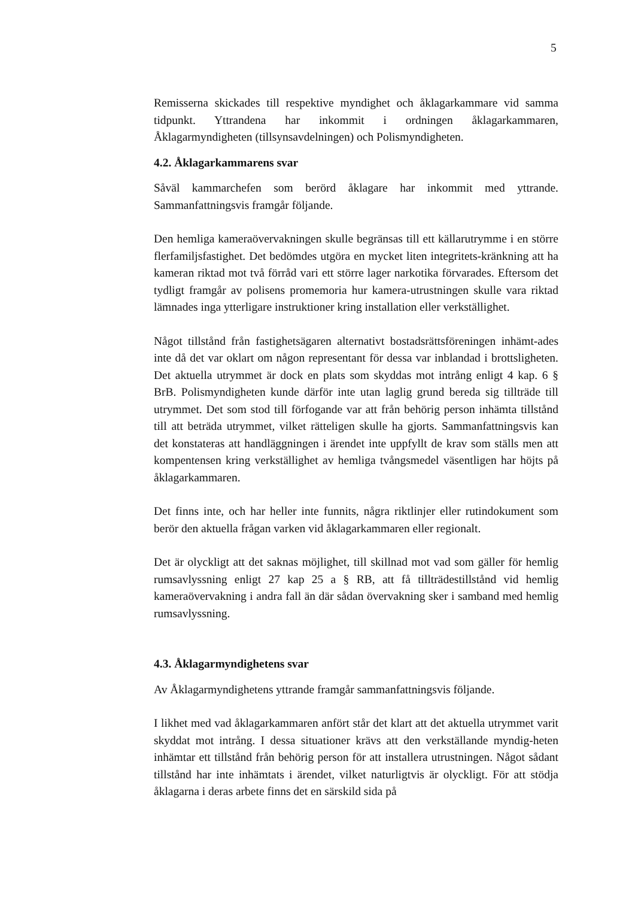5
Remisserna skickades till respektive myndighet och åklagarkammare vid samma tidpunkt. Yttrandena har inkommit i ordningen åklagarkammaren, Åklagarmyndigheten (tillsynsavdelningen) och Polismyndigheten.
4.2. Åklagarkammarens svar
Såväl kammarchefen som berörd åklagare har inkommit med yttrande. Sammanfattningsvis framgår följande.
Den hemliga kameraövervakningen skulle begränsas till ett källarutrymme i en större flerfamiljsfastighet. Det bedömdes utgöra en mycket liten integritets-kränkning att ha kameran riktad mot två förråd vari ett större lager narkotika förvarades. Eftersom det tydligt framgår av polisens promemoria hur kamera-utrustningen skulle vara riktad lämnades inga ytterligare instruktioner kring installation eller verkställighet.
Något tillstånd från fastighetsägaren alternativt bostadsrättsföreningen inhämt-ades inte då det var oklart om någon representant för dessa var inblandad i brottsligheten. Det aktuella utrymmet är dock en plats som skyddas mot intrång enligt 4 kap. 6 § BrB. Polismyndigheten kunde därför inte utan laglig grund bereda sig tillträde till utrymmet. Det som stod till förfogande var att från behörig person inhämta tillstånd till att beträda utrymmet, vilket rätteligen skulle ha gjorts. Sammanfattningsvis kan det konstateras att handläggningen i ärendet inte uppfyllt de krav som ställs men att kompentensen kring verkställighet av hemliga tvångsmedel väsentligen har höjts på åklagarkammaren.
Det finns inte, och har heller inte funnits, några riktlinjer eller rutindokument som berör den aktuella frågan varken vid åklagarkammaren eller regionalt.
Det är olyckligt att det saknas möjlighet, till skillnad mot vad som gäller för hemlig rumsavlyssning enligt 27 kap 25 a § RB, att få tillträdestillstånd vid hemlig kameraövervakning i andra fall än där sådan övervakning sker i samband med hemlig rumsavlyssning.
4.3. Åklagarmyndighetens svar
Av Åklagarmyndighetens yttrande framgår sammanfattningsvis följande.
I likhet med vad åklagarkammaren anfört står det klart att det aktuella utrymmet varit skyddat mot intrång. I dessa situationer krävs att den verkställande myndig-heten inhämtar ett tillstånd från behörig person för att installera utrustningen. Något sådant tillstånd har inte inhämtats i ärendet, vilket naturligtvis är olyckligt. För att stödja åklagarna i deras arbete finns det en särskild sida på